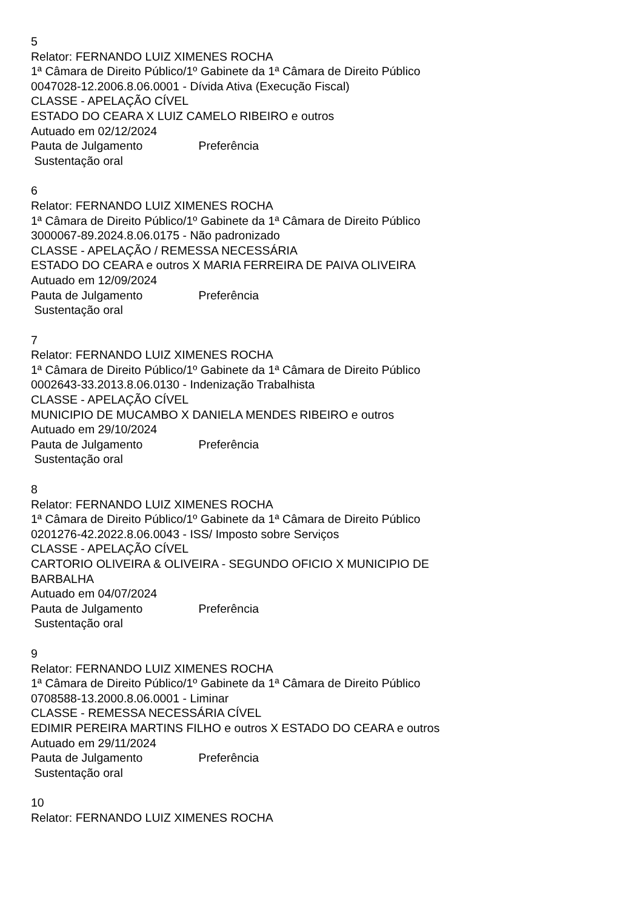5
Relator: FERNANDO LUIZ XIMENES ROCHA
1ª Câmara de Direito Público/1º Gabinete da 1ª Câmara de Direito Público
0047028-12.2006.8.06.0001 - Dívida Ativa (Execução Fiscal)
CLASSE - APELAÇÃO CÍVEL
ESTADO DO CEARA X LUIZ CAMELO RIBEIRO e outros
Autuado em 02/12/2024
Pauta de Julgamento Preferência
Sustentação oral
6
Relator: FERNANDO LUIZ XIMENES ROCHA
1ª Câmara de Direito Público/1º Gabinete da 1ª Câmara de Direito Público
3000067-89.2024.8.06.0175 - Não padronizado
CLASSE - APELAÇÃO / REMESSA NECESSÁRIA
ESTADO DO CEARA e outros X MARIA FERREIRA DE PAIVA OLIVEIRA
Autuado em 12/09/2024
Pauta de Julgamento Preferência
Sustentação oral
7
Relator: FERNANDO LUIZ XIMENES ROCHA
1ª Câmara de Direito Público/1º Gabinete da 1ª Câmara de Direito Público
0002643-33.2013.8.06.0130 - Indenização Trabalhista
CLASSE - APELAÇÃO CÍVEL
MUNICIPIO DE MUCAMBO X DANIELA MENDES RIBEIRO e outros
Autuado em 29/10/2024
Pauta de Julgamento Preferência
Sustentação oral
8
Relator: FERNANDO LUIZ XIMENES ROCHA
1ª Câmara de Direito Público/1º Gabinete da 1ª Câmara de Direito Público
0201276-42.2022.8.06.0043 - ISS/ Imposto sobre Serviços
CLASSE - APELAÇÃO CÍVEL
CARTORIO OLIVEIRA & OLIVEIRA - SEGUNDO OFICIO X MUNICIPIO DE BARBALHA
Autuado em 04/07/2024
Pauta de Julgamento Preferência
Sustentação oral
9
Relator: FERNANDO LUIZ XIMENES ROCHA
1ª Câmara de Direito Público/1º Gabinete da 1ª Câmara de Direito Público
0708588-13.2000.8.06.0001 - Liminar
CLASSE - REMESSA NECESSÁRIA CÍVEL
EDIMIR PEREIRA MARTINS FILHO e outros X ESTADO DO CEARA e outros
Autuado em 29/11/2024
Pauta de Julgamento Preferência
Sustentação oral
10
Relator: FERNANDO LUIZ XIMENES ROCHA